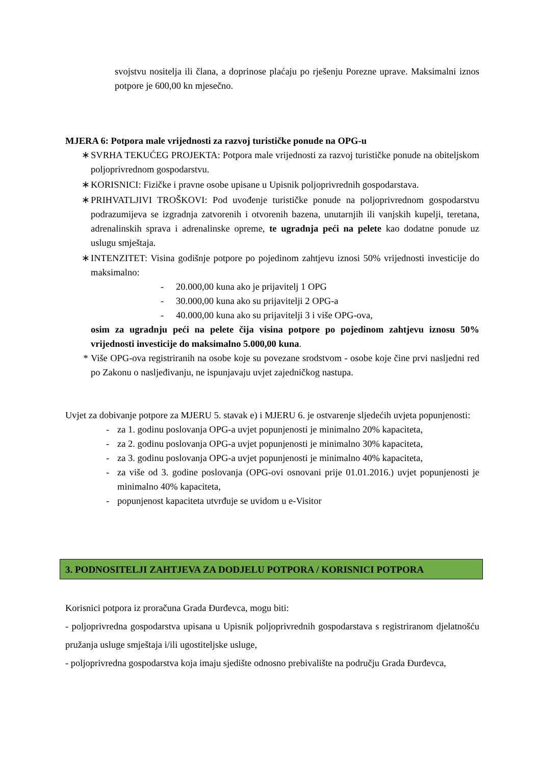svojstvu nositelja ili člana, a doprinose plaćaju po rješenju Porezne uprave. Maksimalni iznos potpore je 600,00 kn mjesečno.
MJERA 6: Potpora male vrijednosti za razvoj turističke ponude na OPG-u
∗ SVRHA TEKUĆEG PROJEKTA: Potpora male vrijednosti za razvoj turističke ponude na obiteljskom poljoprivrednom gospodarstvu.
∗ KORISNICI: Fizičke i pravne osobe upisane u Upisnik poljoprivrednih gospodarstava.
∗ PRIHVATLJIVI TROŠKOVI: Pod uvođenje turističke ponude na poljoprivrednom gospodarstvu podrazumijeva se izgradnja zatvorenih i otvorenih bazena, unutarnjih ili vanjskih kupelji, teretana, adrenalinskih sprava i adrenalinske opreme, te ugradnja peći na pelete kao dodatne ponude uz uslugu smještaja.
∗ INTENZITET: Visina godišnje potpore po pojedinom zahtjevu iznosi 50% vrijednosti investicije do maksimalno:
- 20.000,00 kuna ako je prijavitelj 1 OPG
- 30.000,00 kuna ako su prijavitelji 2 OPG-a
- 40.000,00 kuna ako su prijavitelji 3 i više OPG-ova,
osim za ugradnju peći na pelete čija visina potpore po pojedinom zahtjevu iznosu 50% vrijednosti investicije do maksimalno 5.000,00 kuna.
* Više OPG-ova registriranih na osobe koje su povezane srodstvom - osobe koje čine prvi nasljedni red po Zakonu o nasljeđivanju, ne ispunjavaju uvjet zajedničkog nastupa.
Uvjet za dobivanje potpore za MJERU 5. stavak e) i MJERU 6. je ostvarenje sljedećih uvjeta popunjenosti:
- za 1. godinu poslovanja OPG-a uvjet popunjenosti je minimalno 20% kapaciteta,
- za 2. godinu poslovanja OPG-a uvjet popunjenosti je minimalno 30% kapaciteta,
- za 3. godinu poslovanja OPG-a uvjet popunjenosti je minimalno 40% kapaciteta,
- za više od 3. godine poslovanja (OPG-ovi osnovani prije 01.01.2016.) uvjet popunjenosti je minimalno 40% kapaciteta,
- popunjenost kapaciteta utvrđuje se uvidom u e-Visitor
3. PODNOSITELJI ZAHTJEVA ZA DODJELU POTPORA / KORISNICI POTPORA
Korisnici potpora iz proračuna Grada Đurđevca, mogu biti:
- poljoprivredna gospodarstva upisana u Upisnik poljoprivrednih gospodarstava s registriranom djelatnošću pružanja usluge smještaja i/ili ugostiteljske usluge,
- poljoprivredna gospodarstva koja imaju sjedište odnosno prebivalište na području Grada Đurđevca,